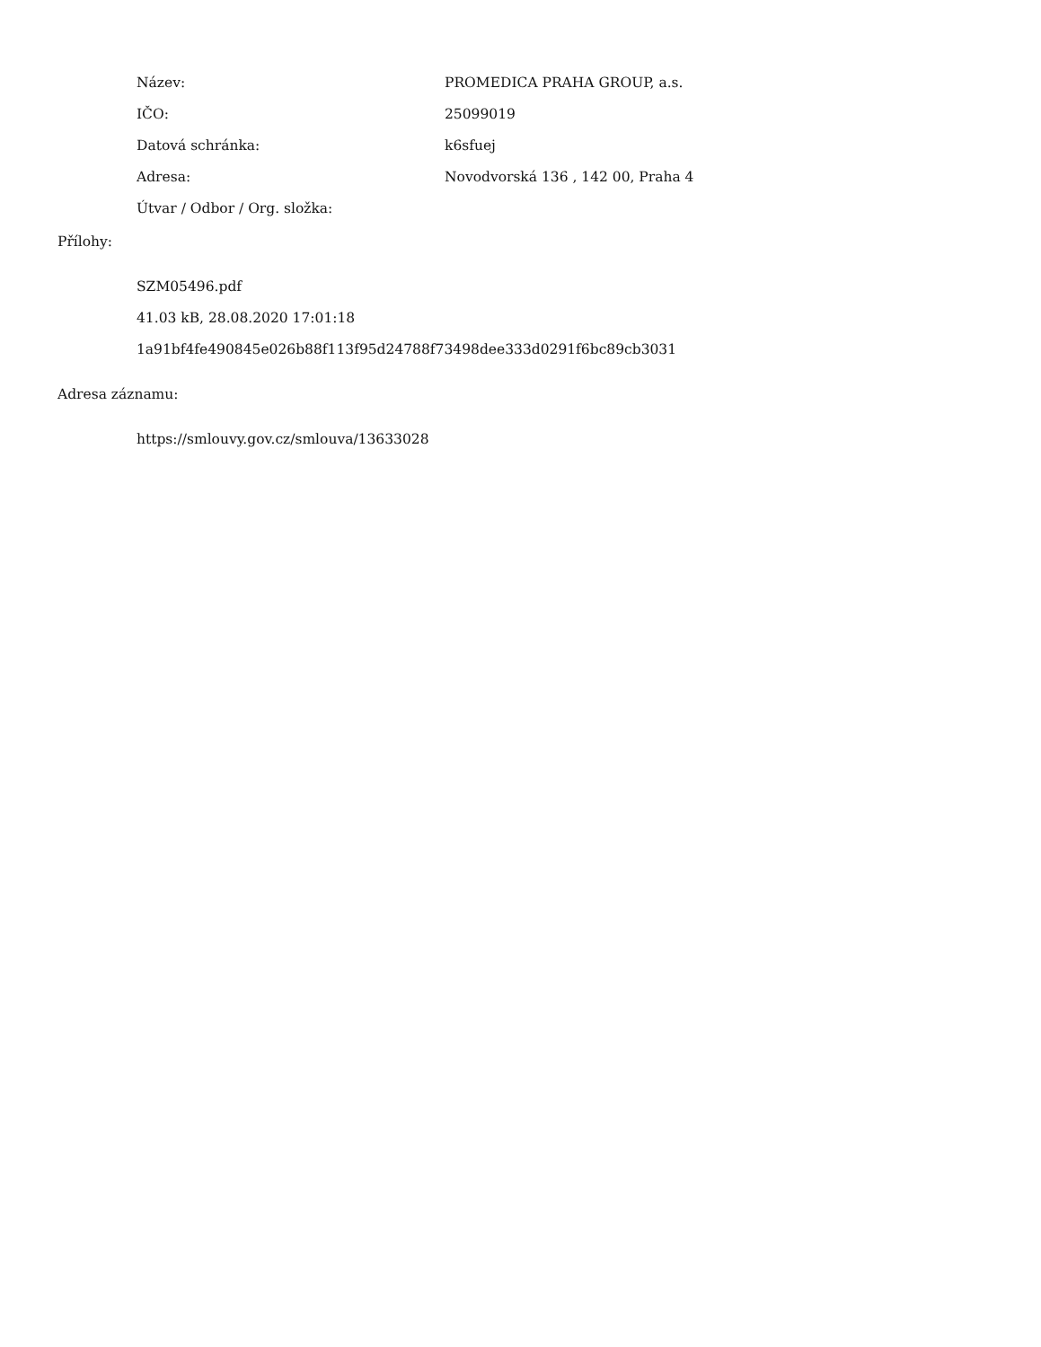Název: PROMEDICA PRAHA GROUP, a.s.
IČO: 25099019
Datová schránka: k6sfuej
Adresa:
Novodvorská 136 , 142 00, Praha 4
Útvar / Odbor / Org. složka:
Přílohy:
SZM05496.pdf
41.03 kB, 28.08.2020 17:01:18
1a91bf4fe490845e026b88f113f95d24788f73498dee333d0291f6bc89cb3031
Adresa záznamu:
https://smlouvy.gov.cz/smlouva/13633028